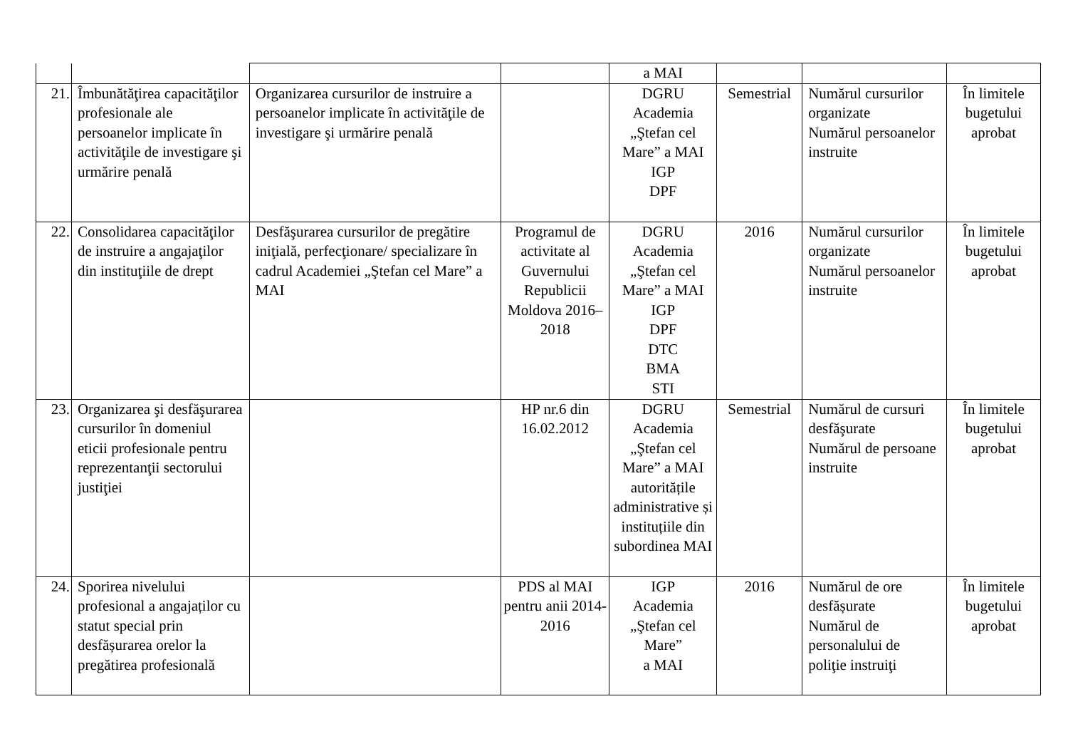| | | | | a MAI | | | |
| 21. | Îmbunătăţirea capacităţilor profesionale ale persoanelor implicate în activităţile de investigare şi urmărire penală | Organizarea cursurilor de instruire a persoanelor implicate în activităţile de investigare şi urmărire penală | | DGRU Academia „Ştefan cel Mare” a MAI IGP DPF | Semestrial | Numărul cursurilor organizate Numărul persoanelor instruite | În limitele bugetului aprobat |
| 22. | Consolidarea capacităţilor de instruire a angajaţilor din instituţiile de drept | Desfăşurarea cursurilor de pregătire iniţială, perfecţionare/ specializare în cadrul Academiei „Ştefan cel Mare” a MAI | Programul de activitate al Guvernului Republicii Moldova 2016–2018 | DGRU Academia „Ştefan cel Mare” a MAI IGP DPF DTC BMA STI | 2016 | Numărul cursurilor organizate Numărul persoanelor instruite | În limitele bugetului aprobat |
| 23. | Organizarea şi desfăşurarea cursurilor în domeniul eticii profesionale pentru reprezentanţii sectorului justiţiei | | HP nr.6 din 16.02.2012 | DGRU Academia „Ştefan cel Mare” a MAI autoritățile administrative și instituțiile din subordinea MAI | Semestrial | Numărul de cursuri desfăşurate Numărul de persoane instruite | În limitele bugetului aprobat |
| 24. | Sporirea nivelului profesional a angajaților cu statut special prin desfășurarea orelor la pregătirea profesională | | PDS al MAI pentru anii 2014-2016 | IGP Academia „Ştefan cel Mare” a MAI | 2016 | Numărul de ore desfășurate Numărul de personalului de poliţie instruiţi | În limitele bugetului aprobat |